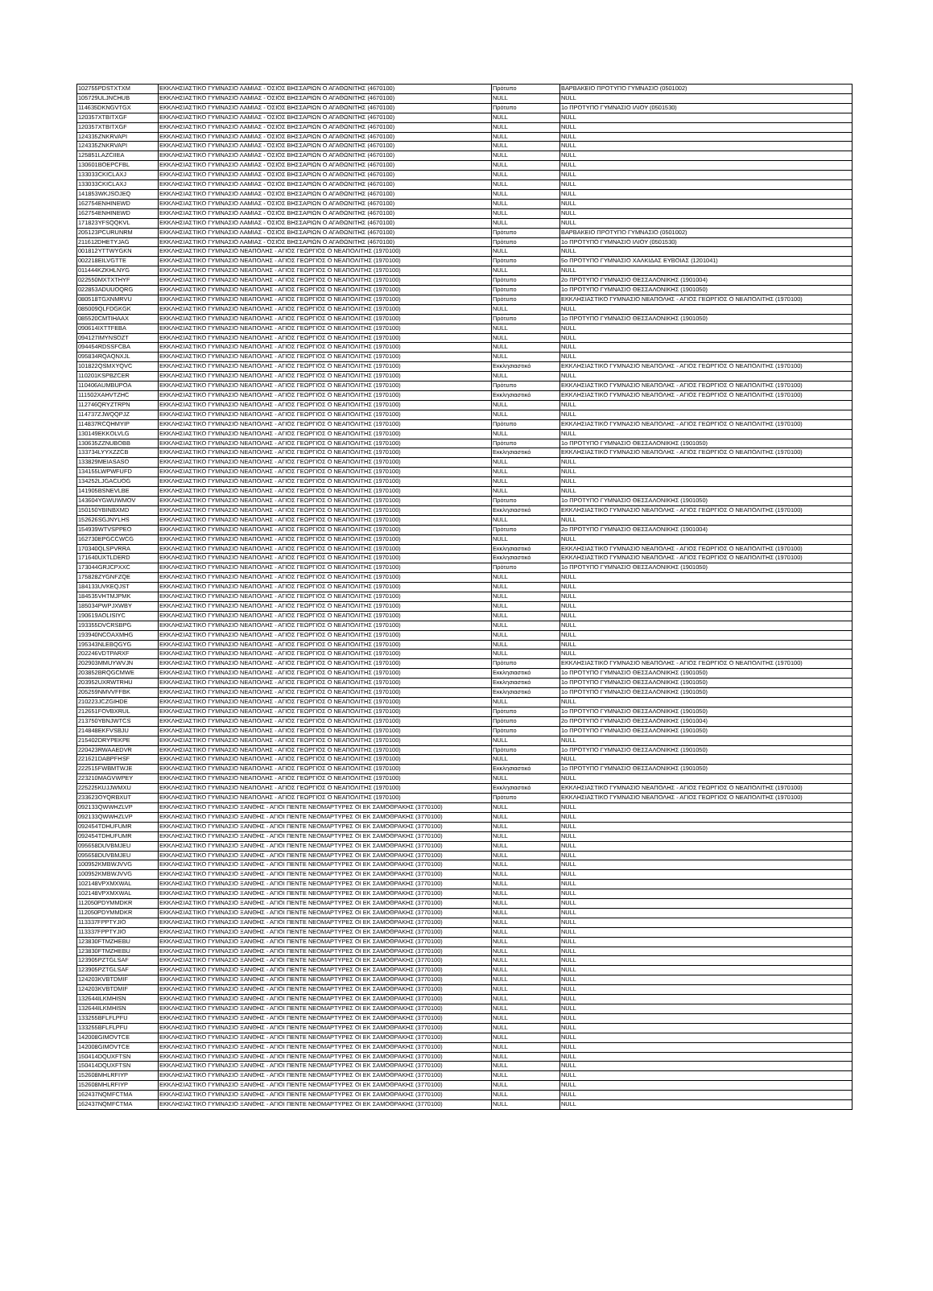| 102755PDSTXTXM | ΕΚΚΛΗΣΙΑΣΤΙΚΟ ΓΥΜΝΑΣΙΟ ΛΑΜΙΑΣ - ΌΣΙΟΣ ΒΗΣΣΑΡΙΩΝ Ο ΑΓΑΘΩΝΙΤΗΣ (4670100) | Πρότυπο | ΒΑΡΒΑΚΕΙΟ ΠΡΟΤΥΠΟ ΓΥΜΝΑΣΙΟ (0501002) |
| 105729ULJNCHUB | ΕΚΚΛΗΣΙΑΣΤΙΚΟ ΓΥΜΝΑΣΙΟ ΛΑΜΙΑΣ - ΌΣΙΟΣ ΒΗΣΣΑΡΙΩΝ Ο ΑΓΑΘΩΝΙΤΗΣ (4670100) | NULL | NULL |
| 114635DKNGVTGX | ΕΚΚΛΗΣΙΑΣΤΙΚΟ ΓΥΜΝΑΣΙΟ ΛΑΜΙΑΣ - ΌΣΙΟΣ ΒΗΣΣΑΡΙΩΝ Ο ΑΓΑΘΩΝΙΤΗΣ (4670100) | Πρότυπο | 1ο ΠΡΟΤΥΠΟ ΓΥΜΝΑΣΙΟ ΙΛΙΟΥ (0501530) |
| 120357XTBITXGF | ΕΚΚΛΗΣΙΑΣΤΙΚΟ ΓΥΜΝΑΣΙΟ ΛΑΜΙΑΣ - ΌΣΙΟΣ ΒΗΣΣΑΡΙΩΝ Ο ΑΓΑΘΩΝΙΤΗΣ (4670100) | NULL | NULL |
| 120357XTBITXGF | ΕΚΚΛΗΣΙΑΣΤΙΚΟ ΓΥΜΝΑΣΙΟ ΛΑΜΙΑΣ - ΌΣΙΟΣ ΒΗΣΣΑΡΙΩΝ Ο ΑΓΑΘΩΝΙΤΗΣ (4670100) | NULL | NULL |
| 124335ZNKRVAPI | ΕΚΚΛΗΣΙΑΣΤΙΚΟ ΓΥΜΝΑΣΙΟ ΛΑΜΙΑΣ - ΌΣΙΟΣ ΒΗΣΣΑΡΙΩΝ Ο ΑΓΑΘΩΝΙΤΗΣ (4670100) | NULL | NULL |
| 124335ZNKRVAPI | ΕΚΚΛΗΣΙΑΣΤΙΚΟ ΓΥΜΝΑΣΙΟ ΛΑΜΙΑΣ - ΌΣΙΟΣ ΒΗΣΣΑΡΙΩΝ Ο ΑΓΑΘΩΝΙΤΗΣ (4670100) | NULL | NULL |
| 125851LAZCIIEA | ΕΚΚΛΗΣΙΑΣΤΙΚΟ ΓΥΜΝΑΣΙΟ ΛΑΜΙΑΣ - ΌΣΙΟΣ ΒΗΣΣΑΡΙΩΝ Ο ΑΓΑΘΩΝΙΤΗΣ (4670100) | NULL | NULL |
| 130601BOEPCFBL | ΕΚΚΛΗΣΙΑΣΤΙΚΟ ΓΥΜΝΑΣΙΟ ΛΑΜΙΑΣ - ΌΣΙΟΣ ΒΗΣΣΑΡΙΩΝ Ο ΑΓΑΘΩΝΙΤΗΣ (4670100) | NULL | NULL |
| 133033CKICLAXJ | ΕΚΚΛΗΣΙΑΣΤΙΚΟ ΓΥΜΝΑΣΙΟ ΛΑΜΙΑΣ - ΌΣΙΟΣ ΒΗΣΣΑΡΙΩΝ Ο ΑΓΑΘΩΝΙΤΗΣ (4670100) | NULL | NULL |
| 133033CKICLAXJ | ΕΚΚΛΗΣΙΑΣΤΙΚΟ ΓΥΜΝΑΣΙΟ ΛΑΜΙΑΣ - ΌΣΙΟΣ ΒΗΣΣΑΡΙΩΝ Ο ΑΓΑΘΩΝΙΤΗΣ (4670100) | NULL | NULL |
| 141853WKJSOJEQ | ΕΚΚΛΗΣΙΑΣΤΙΚΟ ΓΥΜΝΑΣΙΟ ΛΑΜΙΑΣ - ΌΣΙΟΣ ΒΗΣΣΑΡΙΩΝ Ο ΑΓΑΘΩΝΙΤΗΣ (4670100) | NULL | NULL |
| 162754ENHINEWD | ΕΚΚΛΗΣΙΑΣΤΙΚΟ ΓΥΜΝΑΣΙΟ ΛΑΜΙΑΣ - ΌΣΙΟΣ ΒΗΣΣΑΡΙΩΝ Ο ΑΓΑΘΩΝΙΤΗΣ (4670100) | NULL | NULL |
| 162754ENHINEWD | ΕΚΚΛΗΣΙΑΣΤΙΚΟ ΓΥΜΝΑΣΙΟ ΛΑΜΙΑΣ - ΌΣΙΟΣ ΒΗΣΣΑΡΙΩΝ Ο ΑΓΑΘΩΝΙΤΗΣ (4670100) | NULL | NULL |
| 171823YFSQQKVL | ΕΚΚΛΗΣΙΑΣΤΙΚΟ ΓΥΜΝΑΣΙΟ ΛΑΜΙΑΣ - ΌΣΙΟΣ ΒΗΣΣΑΡΙΩΝ Ο ΑΓΑΘΩΝΙΤΗΣ (4670100) | NULL | NULL |
| 205123PCURUNRM | ΕΚΚΛΗΣΙΑΣΤΙΚΟ ΓΥΜΝΑΣΙΟ ΛΑΜΙΑΣ - ΌΣΙΟΣ ΒΗΣΣΑΡΙΩΝ Ο ΑΓΑΘΩΝΙΤΗΣ (4670100) | Πρότυπο | ΒΑΡΒΑΚΕΙΟ ΠΡΟΤΥΠΟ ΓΥΜΝΑΣΙΟ (0501002) |
| 211612DHETYJAG | ΕΚΚΛΗΣΙΑΣΤΙΚΟ ΓΥΜΝΑΣΙΟ ΛΑΜΙΑΣ - ΌΣΙΟΣ ΒΗΣΣΑΡΙΩΝ Ο ΑΓΑΘΩΝΙΤΗΣ (4670100) | Πρότυπο | 1ο ΠΡΟΤΥΠΟ ΓΥΜΝΑΣΙΟ ΙΛΙΟΥ (0501530) |
| 001812YTTWYGKN | ΕΚΚΛΗΣΙΑΣΤΙΚΟ ΓΥΜΝΑΣΙΟ ΝΕΑΠΟΛΗΣ - ΑΓΙΟΣ ΓΕΩΡΓΙΟΣ Ο ΝΕΑΠΟΛΙΤΗΣ (1970100) | NULL | NULL |
| 002218EILVGTTE | ΕΚΚΛΗΣΙΑΣΤΙΚΟ ΓΥΜΝΑΣΙΟ ΝΕΑΠΟΛΗΣ - ΑΓΙΟΣ ΓΕΩΡΓΙΟΣ Ο ΝΕΑΠΟΛΙΤΗΣ (1970100) | Πρότυπο | 5ο ΠΡΟΤΥΠΟ ΓΥΜΝΑΣΙΟ ΧΑΛΚΙΔΑΣ ΕΥΒΟΙΑΣ (1201041) |
| 011444KZKHLNYG | ΕΚΚΛΗΣΙΑΣΤΙΚΟ ΓΥΜΝΑΣΙΟ ΝΕΑΠΟΛΗΣ - ΑΓΙΟΣ ΓΕΩΡΓΙΟΣ Ο ΝΕΑΠΟΛΙΤΗΣ (1970100) | NULL | NULL |
| 022550MXTXTHYF | ΕΚΚΛΗΣΙΑΣΤΙΚΟ ΓΥΜΝΑΣΙΟ ΝΕΑΠΟΛΗΣ - ΑΓΙΟΣ ΓΕΩΡΓΙΟΣ Ο ΝΕΑΠΟΛΙΤΗΣ (1970100) | Πρότυπο | 2ο ΠΡΟΤΥΠΟ ΓΥΜΝΑΣΙΟ ΘΕΣΣΑΛΟΝΙΚΗΣ (1901004) |
| 022853ADUUOQRG | ΕΚΚΛΗΣΙΑΣΤΙΚΟ ΓΥΜΝΑΣΙΟ ΝΕΑΠΟΛΗΣ - ΑΓΙΟΣ ΓΕΩΡΓΙΟΣ Ο ΝΕΑΠΟΛΙΤΗΣ (1970100) | Πρότυπο | 1ο ΠΡΟΤΥΠΟ ΓΥΜΝΑΣΙΟ ΘΕΣΣΑΛΟΝΙΚΗΣ (1901050) |
| 080518TGXNMRVU | ΕΚΚΛΗΣΙΑΣΤΙΚΟ ΓΥΜΝΑΣΙΟ ΝΕΑΠΟΛΗΣ - ΑΓΙΟΣ ΓΕΩΡΓΙΟΣ Ο ΝΕΑΠΟΛΙΤΗΣ (1970100) | Πρότυπο | ΕΚΚΛΗΣΙΑΣΤΙΚΟ ΓΥΜΝΑΣΙΟ ΝΕΑΠΟΛΗΣ - ΑΓΙΟΣ ΓΕΩΡΓΙΟΣ Ο ΝΕΑΠΟΛΙΤΗΣ (1970100) |
| 085009QLFDGKGK | ΕΚΚΛΗΣΙΑΣΤΙΚΟ ΓΥΜΝΑΣΙΟ ΝΕΑΠΟΛΗΣ - ΑΓΙΟΣ ΓΕΩΡΓΙΟΣ Ο ΝΕΑΠΟΛΙΤΗΣ (1970100) | NULL | NULL |
| 085520CMTIHAAX | ΕΚΚΛΗΣΙΑΣΤΙΚΟ ΓΥΜΝΑΣΙΟ ΝΕΑΠΟΛΗΣ - ΑΓΙΟΣ ΓΕΩΡΓΙΟΣ Ο ΝΕΑΠΟΛΙΤΗΣ (1970100) | Πρότυπο | 1ο ΠΡΟΤΥΠΟ ΓΥΜΝΑΣΙΟ ΘΕΣΣΑΛΟΝΙΚΗΣ (1901050) |
| 090614IXTTFEBA | ΕΚΚΛΗΣΙΑΣΤΙΚΟ ΓΥΜΝΑΣΙΟ ΝΕΑΠΟΛΗΣ - ΑΓΙΟΣ ΓΕΩΡΓΙΟΣ Ο ΝΕΑΠΟΛΙΤΗΣ (1970100) | NULL | NULL |
| 094127IMYNSOZT | ΕΚΚΛΗΣΙΑΣΤΙΚΟ ΓΥΜΝΑΣΙΟ ΝΕΑΠΟΛΗΣ - ΑΓΙΟΣ ΓΕΩΡΓΙΟΣ Ο ΝΕΑΠΟΛΙΤΗΣ (1970100) | NULL | NULL |
| 094454RDSSFCBA | ΕΚΚΛΗΣΙΑΣΤΙΚΟ ΓΥΜΝΑΣΙΟ ΝΕΑΠΟΛΗΣ - ΑΓΙΟΣ ΓΕΩΡΓΙΟΣ Ο ΝΕΑΠΟΛΙΤΗΣ (1970100) | NULL | NULL |
| 095834RQAQNXJL | ΕΚΚΛΗΣΙΑΣΤΙΚΟ ΓΥΜΝΑΣΙΟ ΝΕΑΠΟΛΗΣ - ΑΓΙΟΣ ΓΕΩΡΓΙΟΣ Ο ΝΕΑΠΟΛΙΤΗΣ (1970100) | NULL | NULL |
| 101822QSMXYQVC | ΕΚΚΛΗΣΙΑΣΤΙΚΟ ΓΥΜΝΑΣΙΟ ΝΕΑΠΟΛΗΣ - ΑΓΙΟΣ ΓΕΩΡΓΙΟΣ Ο ΝΕΑΠΟΛΙΤΗΣ (1970100) | Εκκλησιαστικό | ΕΚΚΛΗΣΙΑΣΤΙΚΟ ΓΥΜΝΑΣΙΟ ΝΕΑΠΟΛΗΣ - ΑΓΙΟΣ ΓΕΩΡΓΙΟΣ Ο ΝΕΑΠΟΛΙΤΗΣ (1970100) |
| 110201KSPBZCER | ΕΚΚΛΗΣΙΑΣΤΙΚΟ ΓΥΜΝΑΣΙΟ ΝΕΑΠΟΛΗΣ - ΑΓΙΟΣ ΓΕΩΡΓΙΟΣ Ο ΝΕΑΠΟΛΙΤΗΣ (1970100) | NULL | NULL |
| 110406AUMBUPOA | ΕΚΚΛΗΣΙΑΣΤΙΚΟ ΓΥΜΝΑΣΙΟ ΝΕΑΠΟΛΗΣ - ΑΓΙΟΣ ΓΕΩΡΓΙΟΣ Ο ΝΕΑΠΟΛΙΤΗΣ (1970100) | Πρότυπο | ΕΚΚΛΗΣΙΑΣΤΙΚΟ ΓΥΜΝΑΣΙΟ ΝΕΑΠΟΛΗΣ - ΑΓΙΟΣ ΓΕΩΡΓΙΟΣ Ο ΝΕΑΠΟΛΙΤΗΣ (1970100) |
| 111502XAHVTZHC | ΕΚΚΛΗΣΙΑΣΤΙΚΟ ΓΥΜΝΑΣΙΟ ΝΕΑΠΟΛΗΣ - ΑΓΙΟΣ ΓΕΩΡΓΙΟΣ Ο ΝΕΑΠΟΛΙΤΗΣ (1970100) | Εκκλησιαστικό | ΕΚΚΛΗΣΙΑΣΤΙΚΟ ΓΥΜΝΑΣΙΟ ΝΕΑΠΟΛΗΣ - ΑΓΙΟΣ ΓΕΩΡΓΙΟΣ Ο ΝΕΑΠΟΛΙΤΗΣ (1970100) |
| 112746QRYZTRPN | ΕΚΚΛΗΣΙΑΣΤΙΚΟ ΓΥΜΝΑΣΙΟ ΝΕΑΠΟΛΗΣ - ΑΓΙΟΣ ΓΕΩΡΓΙΟΣ Ο ΝΕΑΠΟΛΙΤΗΣ (1970100) | NULL | NULL |
| 114737ZJWQQPJZ | ΕΚΚΛΗΣΙΑΣΤΙΚΟ ΓΥΜΝΑΣΙΟ ΝΕΑΠΟΛΗΣ - ΑΓΙΟΣ ΓΕΩΡΓΙΟΣ Ο ΝΕΑΠΟΛΙΤΗΣ (1970100) | NULL | NULL |
| 114837RCQHMYIP | ΕΚΚΛΗΣΙΑΣΤΙΚΟ ΓΥΜΝΑΣΙΟ ΝΕΑΠΟΛΗΣ - ΑΓΙΟΣ ΓΕΩΡΓΙΟΣ Ο ΝΕΑΠΟΛΙΤΗΣ (1970100) | Πρότυπο | ΕΚΚΛΗΣΙΑΣΤΙΚΟ ΓΥΜΝΑΣΙΟ ΝΕΑΠΟΛΗΣ - ΑΓΙΟΣ ΓΕΩΡΓΙΟΣ Ο ΝΕΑΠΟΛΙΤΗΣ (1970100) |
| 130149EKKOLVLG | ΕΚΚΛΗΣΙΑΣΤΙΚΟ ΓΥΜΝΑΣΙΟ ΝΕΑΠΟΛΗΣ - ΑΓΙΟΣ ΓΕΩΡΓΙΟΣ Ο ΝΕΑΠΟΛΙΤΗΣ (1970100) | NULL | NULL |
| 130635ZZNUBOBB | ΕΚΚΛΗΣΙΑΣΤΙΚΟ ΓΥΜΝΑΣΙΟ ΝΕΑΠΟΛΗΣ - ΑΓΙΟΣ ΓΕΩΡΓΙΟΣ Ο ΝΕΑΠΟΛΙΤΗΣ (1970100) | Πρότυπο | 1ο ΠΡΟΤΥΠΟ ΓΥΜΝΑΣΙΟ ΘΕΣΣΑΛΟΝΙΚΗΣ (1901050) |
| 133734LYYXZZCB | ΕΚΚΛΗΣΙΑΣΤΙΚΟ ΓΥΜΝΑΣΙΟ ΝΕΑΠΟΛΗΣ - ΑΓΙΟΣ ΓΕΩΡΓΙΟΣ Ο ΝΕΑΠΟΛΙΤΗΣ (1970100) | Εκκλησιαστικό | ΕΚΚΛΗΣΙΑΣΤΙΚΟ ΓΥΜΝΑΣΙΟ ΝΕΑΠΟΛΗΣ - ΑΓΙΟΣ ΓΕΩΡΓΙΟΣ Ο ΝΕΑΠΟΛΙΤΗΣ (1970100) |
| 133829MEIASASO | ΕΚΚΛΗΣΙΑΣΤΙΚΟ ΓΥΜΝΑΣΙΟ ΝΕΑΠΟΛΗΣ - ΑΓΙΟΣ ΓΕΩΡΓΙΟΣ Ο ΝΕΑΠΟΛΙΤΗΣ (1970100) | NULL | NULL |
| 134155LWPWFUFD | ΕΚΚΛΗΣΙΑΣΤΙΚΟ ΓΥΜΝΑΣΙΟ ΝΕΑΠΟΛΗΣ - ΑΓΙΟΣ ΓΕΩΡΓΙΟΣ Ο ΝΕΑΠΟΛΙΤΗΣ (1970100) | NULL | NULL |
| 134252LJGACUOG | ΕΚΚΛΗΣΙΑΣΤΙΚΟ ΓΥΜΝΑΣΙΟ ΝΕΑΠΟΛΗΣ - ΑΓΙΟΣ ΓΕΩΡΓΙΟΣ Ο ΝΕΑΠΟΛΙΤΗΣ (1970100) | NULL | NULL |
| 141905BSNEVLBE | ΕΚΚΛΗΣΙΑΣΤΙΚΟ ΓΥΜΝΑΣΙΟ ΝΕΑΠΟΛΗΣ - ΑΓΙΟΣ ΓΕΩΡΓΙΟΣ Ο ΝΕΑΠΟΛΙΤΗΣ (1970100) | NULL | NULL |
| 143604YGWUWMOV | ΕΚΚΛΗΣΙΑΣΤΙΚΟ ΓΥΜΝΑΣΙΟ ΝΕΑΠΟΛΗΣ - ΑΓΙΟΣ ΓΕΩΡΓΙΟΣ Ο ΝΕΑΠΟΛΙΤΗΣ (1970100) | Πρότυπο | 1ο ΠΡΟΤΥΠΟ ΓΥΜΝΑΣΙΟ ΘΕΣΣΑΛΟΝΙΚΗΣ (1901050) |
| 150150YBINBXMD | ΕΚΚΛΗΣΙΑΣΤΙΚΟ ΓΥΜΝΑΣΙΟ ΝΕΑΠΟΛΗΣ - ΑΓΙΟΣ ΓΕΩΡΓΙΟΣ Ο ΝΕΑΠΟΛΙΤΗΣ (1970100) | Εκκλησιαστικό | ΕΚΚΛΗΣΙΑΣΤΙΚΟ ΓΥΜΝΑΣΙΟ ΝΕΑΠΟΛΗΣ - ΑΓΙΟΣ ΓΕΩΡΓΙΟΣ Ο ΝΕΑΠΟΛΙΤΗΣ (1970100) |
| 152626SGJNYLHS | ΕΚΚΛΗΣΙΑΣΤΙΚΟ ΓΥΜΝΑΣΙΟ ΝΕΑΠΟΛΗΣ - ΑΓΙΟΣ ΓΕΩΡΓΙΟΣ Ο ΝΕΑΠΟΛΙΤΗΣ (1970100) | NULL | NULL |
| 154939WTVSPPEO | ΕΚΚΛΗΣΙΑΣΤΙΚΟ ΓΥΜΝΑΣΙΟ ΝΕΑΠΟΛΗΣ - ΑΓΙΟΣ ΓΕΩΡΓΙΟΣ Ο ΝΕΑΠΟΛΙΤΗΣ (1970100) | Πρότυπο | 2ο ΠΡΟΤΥΠΟ ΓΥΜΝΑΣΙΟ ΘΕΣΣΑΛΟΝΙΚΗΣ (1901004) |
| 162730EPGCCWCG | ΕΚΚΛΗΣΙΑΣΤΙΚΟ ΓΥΜΝΑΣΙΟ ΝΕΑΠΟΛΗΣ - ΑΓΙΟΣ ΓΕΩΡΓΙΟΣ Ο ΝΕΑΠΟΛΙΤΗΣ (1970100) | NULL | NULL |
| 170340QLSPVRRA | ΕΚΚΛΗΣΙΑΣΤΙΚΟ ΓΥΜΝΑΣΙΟ ΝΕΑΠΟΛΗΣ - ΑΓΙΟΣ ΓΕΩΡΓΙΟΣ Ο ΝΕΑΠΟΛΙΤΗΣ (1970100) | Εκκλησιαστικό | ΕΚΚΛΗΣΙΑΣΤΙΚΟ ΓΥΜΝΑΣΙΟ ΝΕΑΠΟΛΗΣ - ΑΓΙΟΣ ΓΕΩΡΓΙΟΣ Ο ΝΕΑΠΟΛΙΤΗΣ (1970100) |
| 171640UXTLDERD | ΕΚΚΛΗΣΙΑΣΤΙΚΟ ΓΥΜΝΑΣΙΟ ΝΕΑΠΟΛΗΣ - ΑΓΙΟΣ ΓΕΩΡΓΙΟΣ Ο ΝΕΑΠΟΛΙΤΗΣ (1970100) | Εκκλησιαστικό | ΕΚΚΛΗΣΙΑΣΤΙΚΟ ΓΥΜΝΑΣΙΟ ΝΕΑΠΟΛΗΣ - ΑΓΙΟΣ ΓΕΩΡΓΙΟΣ Ο ΝΕΑΠΟΛΙΤΗΣ (1970100) |
| 173044GRJCPXXC | ΕΚΚΛΗΣΙΑΣΤΙΚΟ ΓΥΜΝΑΣΙΟ ΝΕΑΠΟΛΗΣ - ΑΓΙΟΣ ΓΕΩΡΓΙΟΣ Ο ΝΕΑΠΟΛΙΤΗΣ (1970100) | Πρότυπο | 1ο ΠΡΟΤΥΠΟ ΓΥΜΝΑΣΙΟ ΘΕΣΣΑΛΟΝΙΚΗΣ (1901050) |
| 175828ZYGNFZQE | ΕΚΚΛΗΣΙΑΣΤΙΚΟ ΓΥΜΝΑΣΙΟ ΝΕΑΠΟΛΗΣ - ΑΓΙΟΣ ΓΕΩΡΓΙΟΣ Ο ΝΕΑΠΟΛΙΤΗΣ (1970100) | NULL | NULL |
| 184133UVKEQJST | ΕΚΚΛΗΣΙΑΣΤΙΚΟ ΓΥΜΝΑΣΙΟ ΝΕΑΠΟΛΗΣ - ΑΓΙΟΣ ΓΕΩΡΓΙΟΣ Ο ΝΕΑΠΟΛΙΤΗΣ (1970100) | NULL | NULL |
| 184535VHTMJPMK | ΕΚΚΛΗΣΙΑΣΤΙΚΟ ΓΥΜΝΑΣΙΟ ΝΕΑΠΟΛΗΣ - ΑΓΙΟΣ ΓΕΩΡΓΙΟΣ Ο ΝΕΑΠΟΛΙΤΗΣ (1970100) | NULL | NULL |
| 185034PWPJXWBY | ΕΚΚΛΗΣΙΑΣΤΙΚΟ ΓΥΜΝΑΣΙΟ ΝΕΑΠΟΛΗΣ - ΑΓΙΟΣ ΓΕΩΡΓΙΟΣ Ο ΝΕΑΠΟΛΙΤΗΣ (1970100) | NULL | NULL |
| 190619AOLISIYC | ΕΚΚΛΗΣΙΑΣΤΙΚΟ ΓΥΜΝΑΣΙΟ ΝΕΑΠΟΛΗΣ - ΑΓΙΟΣ ΓΕΩΡΓΙΟΣ Ο ΝΕΑΠΟΛΙΤΗΣ (1970100) | NULL | NULL |
| 193355DVCRSBPG | ΕΚΚΛΗΣΙΑΣΤΙΚΟ ΓΥΜΝΑΣΙΟ ΝΕΑΠΟΛΗΣ - ΑΓΙΟΣ ΓΕΩΡΓΙΟΣ Ο ΝΕΑΠΟΛΙΤΗΣ (1970100) | NULL | NULL |
| 193940NCOAXMHG | ΕΚΚΛΗΣΙΑΣΤΙΚΟ ΓΥΜΝΑΣΙΟ ΝΕΑΠΟΛΗΣ - ΑΓΙΟΣ ΓΕΩΡΓΙΟΣ Ο ΝΕΑΠΟΛΙΤΗΣ (1970100) | NULL | NULL |
| 195343NLEBQGYG | ΕΚΚΛΗΣΙΑΣΤΙΚΟ ΓΥΜΝΑΣΙΟ ΝΕΑΠΟΛΗΣ - ΑΓΙΟΣ ΓΕΩΡΓΙΟΣ Ο ΝΕΑΠΟΛΙΤΗΣ (1970100) | NULL | NULL |
| 202246VDTPARXF | ΕΚΚΛΗΣΙΑΣΤΙΚΟ ΓΥΜΝΑΣΙΟ ΝΕΑΠΟΛΗΣ - ΑΓΙΟΣ ΓΕΩΡΓΙΟΣ Ο ΝΕΑΠΟΛΙΤΗΣ (1970100) | NULL | NULL |
| 202903MMUYWVJN | ΕΚΚΛΗΣΙΑΣΤΙΚΟ ΓΥΜΝΑΣΙΟ ΝΕΑΠΟΛΗΣ - ΑΓΙΟΣ ΓΕΩΡΓΙΟΣ Ο ΝΕΑΠΟΛΙΤΗΣ (1970100) | Πρότυπο | ΕΚΚΛΗΣΙΑΣΤΙΚΟ ΓΥΜΝΑΣΙΟ ΝΕΑΠΟΛΗΣ - ΑΓΙΟΣ ΓΕΩΡΓΙΟΣ Ο ΝΕΑΠΟΛΙΤΗΣ (1970100) |
| 203852BRQGCMWE | ΕΚΚΛΗΣΙΑΣΤΙΚΟ ΓΥΜΝΑΣΙΟ ΝΕΑΠΟΛΗΣ - ΑΓΙΟΣ ΓΕΩΡΓΙΟΣ Ο ΝΕΑΠΟΛΙΤΗΣ (1970100) | Εκκλησιαστικό | 1ο ΠΡΟΤΥΠΟ ΓΥΜΝΑΣΙΟ ΘΕΣΣΑΛΟΝΙΚΗΣ (1901050) |
| 203952UXRWTRHU | ΕΚΚΛΗΣΙΑΣΤΙΚΟ ΓΥΜΝΑΣΙΟ ΝΕΑΠΟΛΗΣ - ΑΓΙΟΣ ΓΕΩΡΓΙΟΣ Ο ΝΕΑΠΟΛΙΤΗΣ (1970100) | Εκκλησιαστικό | 1ο ΠΡΟΤΥΠΟ ΓΥΜΝΑΣΙΟ ΘΕΣΣΑΛΟΝΙΚΗΣ (1901050) |
| 205259NMVVFFBK | ΕΚΚΛΗΣΙΑΣΤΙΚΟ ΓΥΜΝΑΣΙΟ ΝΕΑΠΟΛΗΣ - ΑΓΙΟΣ ΓΕΩΡΓΙΟΣ Ο ΝΕΑΠΟΛΙΤΗΣ (1970100) | Εκκλησιαστικό | 1ο ΠΡΟΤΥΠΟ ΓΥΜΝΑΣΙΟ ΘΕΣΣΑΛΟΝΙΚΗΣ (1901050) |
| 210223JCZGIHDE | ΕΚΚΛΗΣΙΑΣΤΙΚΟ ΓΥΜΝΑΣΙΟ ΝΕΑΠΟΛΗΣ - ΑΓΙΟΣ ΓΕΩΡΓΙΟΣ Ο ΝΕΑΠΟΛΙΤΗΣ (1970100) | NULL | NULL |
| 212651FOVBXRUL | ΕΚΚΛΗΣΙΑΣΤΙΚΟ ΓΥΜΝΑΣΙΟ ΝΕΑΠΟΛΗΣ - ΑΓΙΟΣ ΓΕΩΡΓΙΟΣ Ο ΝΕΑΠΟΛΙΤΗΣ (1970100) | Πρότυπο | 1ο ΠΡΟΤΥΠΟ ΓΥΜΝΑΣΙΟ ΘΕΣΣΑΛΟΝΙΚΗΣ (1901050) |
| 213750YBNJWTCS | ΕΚΚΛΗΣΙΑΣΤΙΚΟ ΓΥΜΝΑΣΙΟ ΝΕΑΠΟΛΗΣ - ΑΓΙΟΣ ΓΕΩΡΓΙΟΣ Ο ΝΕΑΠΟΛΙΤΗΣ (1970100) | Πρότυπο | 2ο ΠΡΟΤΥΠΟ ΓΥΜΝΑΣΙΟ ΘΕΣΣΑΛΟΝΙΚΗΣ (1901004) |
| 214848EKFVSBJU | ΕΚΚΛΗΣΙΑΣΤΙΚΟ ΓΥΜΝΑΣΙΟ ΝΕΑΠΟΛΗΣ - ΑΓΙΟΣ ΓΕΩΡΓΙΟΣ Ο ΝΕΑΠΟΛΙΤΗΣ (1970100) | Πρότυπο | 1ο ΠΡΟΤΥΠΟ ΓΥΜΝΑΣΙΟ ΘΕΣΣΑΛΟΝΙΚΗΣ (1901050) |
| 215402DRYPEKPE | ΕΚΚΛΗΣΙΑΣΤΙΚΟ ΓΥΜΝΑΣΙΟ ΝΕΑΠΟΛΗΣ - ΑΓΙΟΣ ΓΕΩΡΓΙΟΣ Ο ΝΕΑΠΟΛΙΤΗΣ (1970100) | NULL | NULL |
| 220423RWAAEDVR | ΕΚΚΛΗΣΙΑΣΤΙΚΟ ΓΥΜΝΑΣΙΟ ΝΕΑΠΟΛΗΣ - ΑΓΙΟΣ ΓΕΩΡΓΙΟΣ Ο ΝΕΑΠΟΛΙΤΗΣ (1970100) | Πρότυπο | 1ο ΠΡΟΤΥΠΟ ΓΥΜΝΑΣΙΟ ΘΕΣΣΑΛΟΝΙΚΗΣ (1901050) |
| 221621DABPFHSF | ΕΚΚΛΗΣΙΑΣΤΙΚΟ ΓΥΜΝΑΣΙΟ ΝΕΑΠΟΛΗΣ - ΑΓΙΟΣ ΓΕΩΡΓΙΟΣ Ο ΝΕΑΠΟΛΙΤΗΣ (1970100) | NULL | NULL |
| 222515FWBMTWJE | ΕΚΚΛΗΣΙΑΣΤΙΚΟ ΓΥΜΝΑΣΙΟ ΝΕΑΠΟΛΗΣ - ΑΓΙΟΣ ΓΕΩΡΓΙΟΣ Ο ΝΕΑΠΟΛΙΤΗΣ (1970100) | Εκκλησιαστικό | 1ο ΠΡΟΤΥΠΟ ΓΥΜΝΑΣΙΟ ΘΕΣΣΑΛΟΝΙΚΗΣ (1901050) |
| 223210MAGVWPEY | ΕΚΚΛΗΣΙΑΣΤΙΚΟ ΓΥΜΝΑΣΙΟ ΝΕΑΠΟΛΗΣ - ΑΓΙΟΣ ΓΕΩΡΓΙΟΣ Ο ΝΕΑΠΟΛΙΤΗΣ (1970100) | NULL | NULL |
| 225225KUJJWMXU | ΕΚΚΛΗΣΙΑΣΤΙΚΟ ΓΥΜΝΑΣΙΟ ΝΕΑΠΟΛΗΣ - ΑΓΙΟΣ ΓΕΩΡΓΙΟΣ Ο ΝΕΑΠΟΛΙΤΗΣ (1970100) | Εκκλησιαστικό | ΕΚΚΛΗΣΙΑΣΤΙΚΟ ΓΥΜΝΑΣΙΟ ΝΕΑΠΟΛΗΣ - ΑΓΙΟΣ ΓΕΩΡΓΙΟΣ Ο ΝΕΑΠΟΛΙΤΗΣ (1970100) |
| 233623OYQRBXUT | ΕΚΚΛΗΣΙΑΣΤΙΚΟ ΓΥΜΝΑΣΙΟ ΝΕΑΠΟΛΗΣ - ΑΓΙΟΣ ΓΕΩΡΓΙΟΣ Ο ΝΕΑΠΟΛΙΤΗΣ (1970100) | Πρότυπο | ΕΚΚΛΗΣΙΑΣΤΙΚΟ ΓΥΜΝΑΣΙΟ ΝΕΑΠΟΛΗΣ - ΑΓΙΟΣ ΓΕΩΡΓΙΟΣ Ο ΝΕΑΠΟΛΙΤΗΣ (1970100) |
| 092133QWWHZLVP | ΕΚΚΛΗΣΙΑΣΤΙΚΟ ΓΥΜΝΑΣΙΟ ΞΑΝΘΗΣ - ΑΓΙΟΙ ΠΕΝΤΕ ΝΕΟΜΑΡΤΥΡΕΣ ΟΙ ΕΚ ΣΑΜΟΘΡΑΚΗΣ (3770100) | NULL | NULL |
| 092133QWWHZLVP | ΕΚΚΛΗΣΙΑΣΤΙΚΟ ΓΥΜΝΑΣΙΟ ΞΑΝΘΗΣ - ΑΓΙΟΙ ΠΕΝΤΕ ΝΕΟΜΑΡΤΥΡΕΣ ΟΙ ΕΚ ΣΑΜΟΘΡΑΚΗΣ (3770100) | NULL | NULL |
| 092454TDHUFUMR | ΕΚΚΛΗΣΙΑΣΤΙΚΟ ΓΥΜΝΑΣΙΟ ΞΑΝΘΗΣ - ΑΓΙΟΙ ΠΕΝΤΕ ΝΕΟΜΑΡΤΥΡΕΣ ΟΙ ΕΚ ΣΑΜΟΘΡΑΚΗΣ (3770100) | NULL | NULL |
| 092454TDHUFUMR | ΕΚΚΛΗΣΙΑΣΤΙΚΟ ΓΥΜΝΑΣΙΟ ΞΑΝΘΗΣ - ΑΓΙΟΙ ΠΕΝΤΕ ΝΕΟΜΑΡΤΥΡΕΣ ΟΙ ΕΚ ΣΑΜΟΘΡΑΚΗΣ (3770100) | NULL | NULL |
| 095658DUVBMJEU | ΕΚΚΛΗΣΙΑΣΤΙΚΟ ΓΥΜΝΑΣΙΟ ΞΑΝΘΗΣ - ΑΓΙΟΙ ΠΕΝΤΕ ΝΕΟΜΑΡΤΥΡΕΣ ΟΙ ΕΚ ΣΑΜΟΘΡΑΚΗΣ (3770100) | NULL | NULL |
| 095658DUVBMJEU | ΕΚΚΛΗΣΙΑΣΤΙΚΟ ΓΥΜΝΑΣΙΟ ΞΑΝΘΗΣ - ΑΓΙΟΙ ΠΕΝΤΕ ΝΕΟΜΑΡΤΥΡΕΣ ΟΙ ΕΚ ΣΑΜΟΘΡΑΚΗΣ (3770100) | NULL | NULL |
| 100952KMBWJVVG | ΕΚΚΛΗΣΙΑΣΤΙΚΟ ΓΥΜΝΑΣΙΟ ΞΑΝΘΗΣ - ΑΓΙΟΙ ΠΕΝΤΕ ΝΕΟΜΑΡΤΥΡΕΣ ΟΙ ΕΚ ΣΑΜΟΘΡΑΚΗΣ (3770100) | NULL | NULL |
| 100952KMBWJVVG | ΕΚΚΛΗΣΙΑΣΤΙΚΟ ΓΥΜΝΑΣΙΟ ΞΑΝΘΗΣ - ΑΓΙΟΙ ΠΕΝΤΕ ΝΕΟΜΑΡΤΥΡΕΣ ΟΙ ΕΚ ΣΑΜΟΘΡΑΚΗΣ (3770100) | NULL | NULL |
| 102148VPXMXWAL | ΕΚΚΛΗΣΙΑΣΤΙΚΟ ΓΥΜΝΑΣΙΟ ΞΑΝΘΗΣ - ΑΓΙΟΙ ΠΕΝΤΕ ΝΕΟΜΑΡΤΥΡΕΣ ΟΙ ΕΚ ΣΑΜΟΘΡΑΚΗΣ (3770100) | NULL | NULL |
| 102148VPXMXWAL | ΕΚΚΛΗΣΙΑΣΤΙΚΟ ΓΥΜΝΑΣΙΟ ΞΑΝΘΗΣ - ΑΓΙΟΙ ΠΕΝΤΕ ΝΕΟΜΑΡΤΥΡΕΣ ΟΙ ΕΚ ΣΑΜΟΘΡΑΚΗΣ (3770100) | NULL | NULL |
| 112050PDYMMDKR | ΕΚΚΛΗΣΙΑΣΤΙΚΟ ΓΥΜΝΑΣΙΟ ΞΑΝΘΗΣ - ΑΓΙΟΙ ΠΕΝΤΕ ΝΕΟΜΑΡΤΥΡΕΣ ΟΙ ΕΚ ΣΑΜΟΘΡΑΚΗΣ (3770100) | NULL | NULL |
| 112050PDYMMDKR | ΕΚΚΛΗΣΙΑΣΤΙΚΟ ΓΥΜΝΑΣΙΟ ΞΑΝΘΗΣ - ΑΓΙΟΙ ΠΕΝΤΕ ΝΕΟΜΑΡΤΥΡΕΣ ΟΙ ΕΚ ΣΑΜΟΘΡΑΚΗΣ (3770100) | NULL | NULL |
| 113337FPPTYJIO | ΕΚΚΛΗΣΙΑΣΤΙΚΟ ΓΥΜΝΑΣΙΟ ΞΑΝΘΗΣ - ΑΓΙΟΙ ΠΕΝΤΕ ΝΕΟΜΑΡΤΥΡΕΣ ΟΙ ΕΚ ΣΑΜΟΘΡΑΚΗΣ (3770100) | NULL | NULL |
| 113337FPPTYJIO | ΕΚΚΛΗΣΙΑΣΤΙΚΟ ΓΥΜΝΑΣΙΟ ΞΑΝΘΗΣ - ΑΓΙΟΙ ΠΕΝΤΕ ΝΕΟΜΑΡΤΥΡΕΣ ΟΙ ΕΚ ΣΑΜΟΘΡΑΚΗΣ (3770100) | NULL | NULL |
| 123830FTMZHEBU | ΕΚΚΛΗΣΙΑΣΤΙΚΟ ΓΥΜΝΑΣΙΟ ΞΑΝΘΗΣ - ΑΓΙΟΙ ΠΕΝΤΕ ΝΕΟΜΑΡΤΥΡΕΣ ΟΙ ΕΚ ΣΑΜΟΘΡΑΚΗΣ (3770100) | NULL | NULL |
| 123830FTMZHEBU | ΕΚΚΛΗΣΙΑΣΤΙΚΟ ΓΥΜΝΑΣΙΟ ΞΑΝΘΗΣ - ΑΓΙΟΙ ΠΕΝΤΕ ΝΕΟΜΑΡΤΥΡΕΣ ΟΙ ΕΚ ΣΑΜΟΘΡΑΚΗΣ (3770100) | NULL | NULL |
| 123905PZTGLSAF | ΕΚΚΛΗΣΙΑΣΤΙΚΟ ΓΥΜΝΑΣΙΟ ΞΑΝΘΗΣ - ΑΓΙΟΙ ΠΕΝΤΕ ΝΕΟΜΑΡΤΥΡΕΣ ΟΙ ΕΚ ΣΑΜΟΘΡΑΚΗΣ (3770100) | NULL | NULL |
| 123905PZTGLSAF | ΕΚΚΛΗΣΙΑΣΤΙΚΟ ΓΥΜΝΑΣΙΟ ΞΑΝΘΗΣ - ΑΓΙΟΙ ΠΕΝΤΕ ΝΕΟΜΑΡΤΥΡΕΣ ΟΙ ΕΚ ΣΑΜΟΘΡΑΚΗΣ (3770100) | NULL | NULL |
| 124203KVBTDMIF | ΕΚΚΛΗΣΙΑΣΤΙΚΟ ΓΥΜΝΑΣΙΟ ΞΑΝΘΗΣ - ΑΓΙΟΙ ΠΕΝΤΕ ΝΕΟΜΑΡΤΥΡΕΣ ΟΙ ΕΚ ΣΑΜΟΘΡΑΚΗΣ (3770100) | NULL | NULL |
| 124203KVBTDMIF | ΕΚΚΛΗΣΙΑΣΤΙΚΟ ΓΥΜΝΑΣΙΟ ΞΑΝΘΗΣ - ΑΓΙΟΙ ΠΕΝΤΕ ΝΕΟΜΑΡΤΥΡΕΣ ΟΙ ΕΚ ΣΑΜΟΘΡΑΚΗΣ (3770100) | NULL | NULL |
| 132644ILKMHISN | ΕΚΚΛΗΣΙΑΣΤΙΚΟ ΓΥΜΝΑΣΙΟ ΞΑΝΘΗΣ - ΑΓΙΟΙ ΠΕΝΤΕ ΝΕΟΜΑΡΤΥΡΕΣ ΟΙ ΕΚ ΣΑΜΟΘΡΑΚΗΣ (3770100) | NULL | NULL |
| 132644ILKMHISN | ΕΚΚΛΗΣΙΑΣΤΙΚΟ ΓΥΜΝΑΣΙΟ ΞΑΝΘΗΣ - ΑΓΙΟΙ ΠΕΝΤΕ ΝΕΟΜΑΡΤΥΡΕΣ ΟΙ ΕΚ ΣΑΜΟΘΡΑΚΗΣ (3770100) | NULL | NULL |
| 133255BFLFLPFU | ΕΚΚΛΗΣΙΑΣΤΙΚΟ ΓΥΜΝΑΣΙΟ ΞΑΝΘΗΣ - ΑΓΙΟΙ ΠΕΝΤΕ ΝΕΟΜΑΡΤΥΡΕΣ ΟΙ ΕΚ ΣΑΜΟΘΡΑΚΗΣ (3770100) | NULL | NULL |
| 133255BFLFLPFU | ΕΚΚΛΗΣΙΑΣΤΙΚΟ ΓΥΜΝΑΣΙΟ ΞΑΝΘΗΣ - ΑΓΙΟΙ ΠΕΝΤΕ ΝΕΟΜΑΡΤΥΡΕΣ ΟΙ ΕΚ ΣΑΜΟΘΡΑΚΗΣ (3770100) | NULL | NULL |
| 142008GIMOVTCE | ΕΚΚΛΗΣΙΑΣΤΙΚΟ ΓΥΜΝΑΣΙΟ ΞΑΝΘΗΣ - ΑΓΙΟΙ ΠΕΝΤΕ ΝΕΟΜΑΡΤΥΡΕΣ ΟΙ ΕΚ ΣΑΜΟΘΡΑΚΗΣ (3770100) | NULL | NULL |
| 142008GIMOVTCE | ΕΚΚΛΗΣΙΑΣΤΙΚΟ ΓΥΜΝΑΣΙΟ ΞΑΝΘΗΣ - ΑΓΙΟΙ ΠΕΝΤΕ ΝΕΟΜΑΡΤΥΡΕΣ ΟΙ ΕΚ ΣΑΜΟΘΡΑΚΗΣ (3770100) | NULL | NULL |
| 150414DQUXFTSN | ΕΚΚΛΗΣΙΑΣΤΙΚΟ ΓΥΜΝΑΣΙΟ ΞΑΝΘΗΣ - ΑΓΙΟΙ ΠΕΝΤΕ ΝΕΟΜΑΡΤΥΡΕΣ ΟΙ ΕΚ ΣΑΜΟΘΡΑΚΗΣ (3770100) | NULL | NULL |
| 150414DQUXFTSN | ΕΚΚΛΗΣΙΑΣΤΙΚΟ ΓΥΜΝΑΣΙΟ ΞΑΝΘΗΣ - ΑΓΙΟΙ ΠΕΝΤΕ ΝΕΟΜΑΡΤΥΡΕΣ ΟΙ ΕΚ ΣΑΜΟΘΡΑΚΗΣ (3770100) | NULL | NULL |
| 152608MHLRFIYP | ΕΚΚΛΗΣΙΑΣΤΙΚΟ ΓΥΜΝΑΣΙΟ ΞΑΝΘΗΣ - ΑΓΙΟΙ ΠΕΝΤΕ ΝΕΟΜΑΡΤΥΡΕΣ ΟΙ ΕΚ ΣΑΜΟΘΡΑΚΗΣ (3770100) | NULL | NULL |
| 152608MHLRFIYP | ΕΚΚΛΗΣΙΑΣΤΙΚΟ ΓΥΜΝΑΣΙΟ ΞΑΝΘΗΣ - ΑΓΙΟΙ ΠΕΝΤΕ ΝΕΟΜΑΡΤΥΡΕΣ ΟΙ ΕΚ ΣΑΜΟΘΡΑΚΗΣ (3770100) | NULL | NULL |
| 162437NQMFCTMA | ΕΚΚΛΗΣΙΑΣΤΙΚΟ ΓΥΜΝΑΣΙΟ ΞΑΝΘΗΣ - ΑΓΙΟΙ ΠΕΝΤΕ ΝΕΟΜΑΡΤΥΡΕΣ ΟΙ ΕΚ ΣΑΜΟΘΡΑΚΗΣ (3770100) | NULL | NULL |
| 162437NQMFCTMA | ΕΚΚΛΗΣΙΑΣΤΙΚΟ ΓΥΜΝΑΣΙΟ ΞΑΝΘΗΣ - ΑΓΙΟΙ ΠΕΝΤΕ ΝΕΟΜΑΡΤΥΡΕΣ ΟΙ ΕΚ ΣΑΜΟΘΡΑΚΗΣ (3770100) | NULL | NULL |